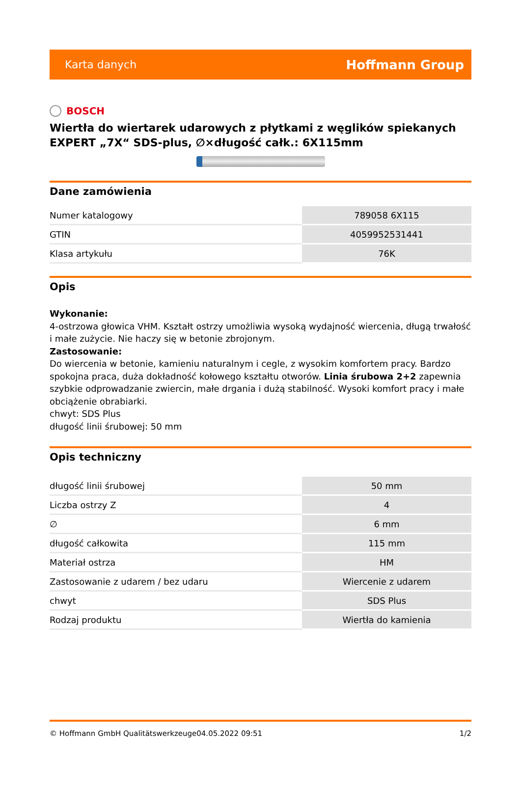Karta danych Hoffmann Group
BOSCH
Wiertła do wiertarek udarowych z płytkami z węglików spiekanych EXPERT „7X“ SDS-plus, ∅×długość całk.: 6X115mm
Dane zamówienia
| Numer katalogowy | 789058 6X115 |
| GTIN | 4059952531441 |
| Klasa artykułu | 76K |
Opis
Wykonanie:
4-ostrzowa głowica VHM. Kształt ostrzy umożliwia wysoką wydajność wiercenia, długą trwałość i małe zużycie. Nie haczy się w betonie zbrojonym.
Zastosowanie:
Do wiercenia w betonie, kamieniu naturalnym i cegle, z wysokim komfortem pracy. Bardzo spokojna praca, duża dokładność kołowego kształtu otworów. Linia śrubowa 2+2 zapewnia szybkie odprowadzanie zwiercin, małe drgania i dużą stabilność. Wysoki komfort pracy i małe obciążenie obrabiarki.
chwyt: SDS Plus
długość linii śrubowej: 50 mm
Opis techniczny
| długość linii śrubowej | 50 mm |
| Liczba ostrzy Z | 4 |
| ∅ | 6 mm |
| długość całkowita | 115 mm |
| Materiał ostrza | HM |
| Zastosowanie z udarem / bez udaru | Wiercenie z udarem |
| chwyt | SDS Plus |
| Rodzaj produktu | Wiertła do kamienia |
© Hoffmann GmbH Qualitätswerkzeuge 04.05.2022 09:51 1/2